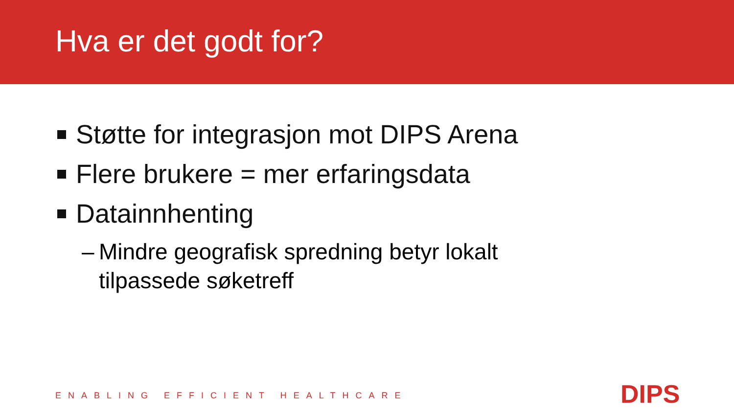Hva er det godt for?
Støtte for integrasjon mot DIPS Arena
Flere brukere = mer erfaringsdata
Datainnhenting
– Mindre geografisk spredning betyr lokalt
tilpassede søketreff
ENABLING EFFICIENT HEALTHCARE DIPS